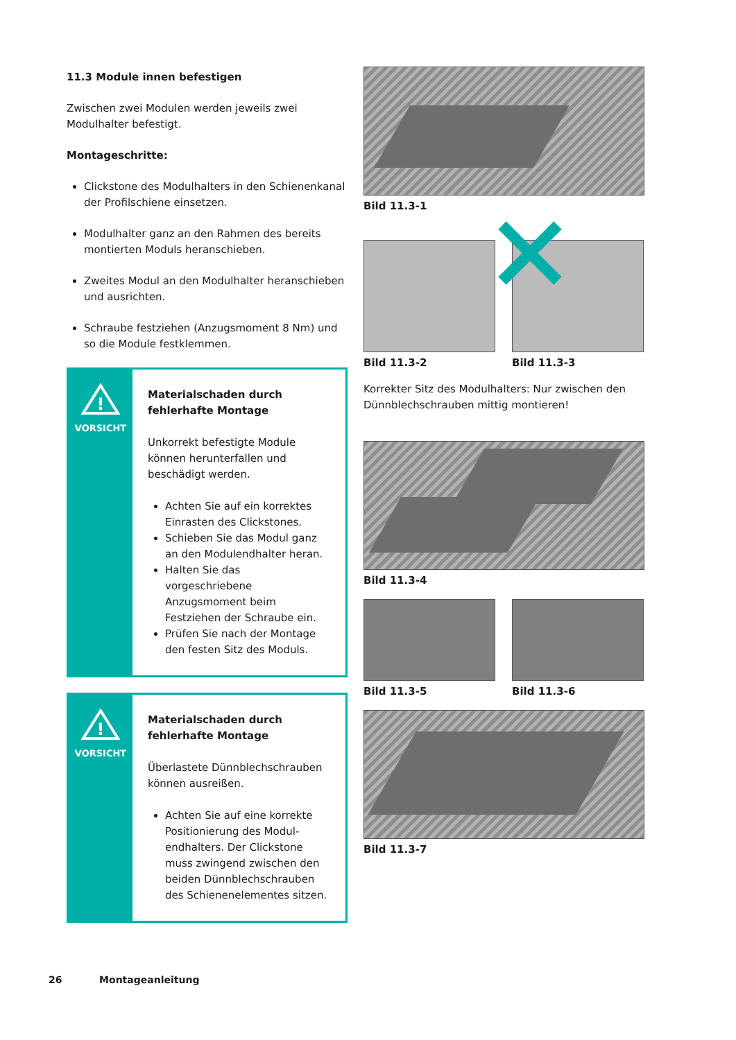11.3 Module innen befestigen
Zwischen zwei Modulen werden jeweils zwei Modulhalter befestigt.
Montageschritte:
Clickstone des Modulhalters in den Schienenkanal der Profilschiene einsetzen.
Modulhalter ganz an den Rahmen des bereits montierten Moduls heranschieben.
Zweites Modul an den Modulhalter heranschieben und ausrichten.
Schraube festziehen (Anzugsmoment 8 Nm) und so die Module festklemmen.
!
VORSICHT
Materialschaden durch fehlerhafte Montage
Unkorrekt befestigte Module können herunterfallen und beschädigt werden.
Achten Sie auf ein korrektes Einrasten des Clickstones.
Schieben Sie das Modul ganz an den Modulendhalter heran.
Halten Sie das vorgeschriebene Anzugsmoment beim Festziehen der Schraube ein.
Prüfen Sie nach der Montage den festen Sitz des Moduls.
!
VORSICHT
Materialschaden durch fehlerhafte Montage
Überlastete Dünnblechschrauben können ausreißen.
Achten Sie auf eine korrekte Positionierung des Modul-endhalters. Der Clickstone muss zwingend zwischen den beiden Dünnblechschrauben des Schienenelementes sitzen.
Bild 11.3-1
Bild 11.3-2 Bild 11.3-3
Korrekter Sitz des Modulhalters: Nur zwischen den Dünnblechschrauben mittig montieren!
Bild 11.3-4
Bild 11.3-5 Bild 11.3-6
Bild 11.3-7
26 Montageanleitung